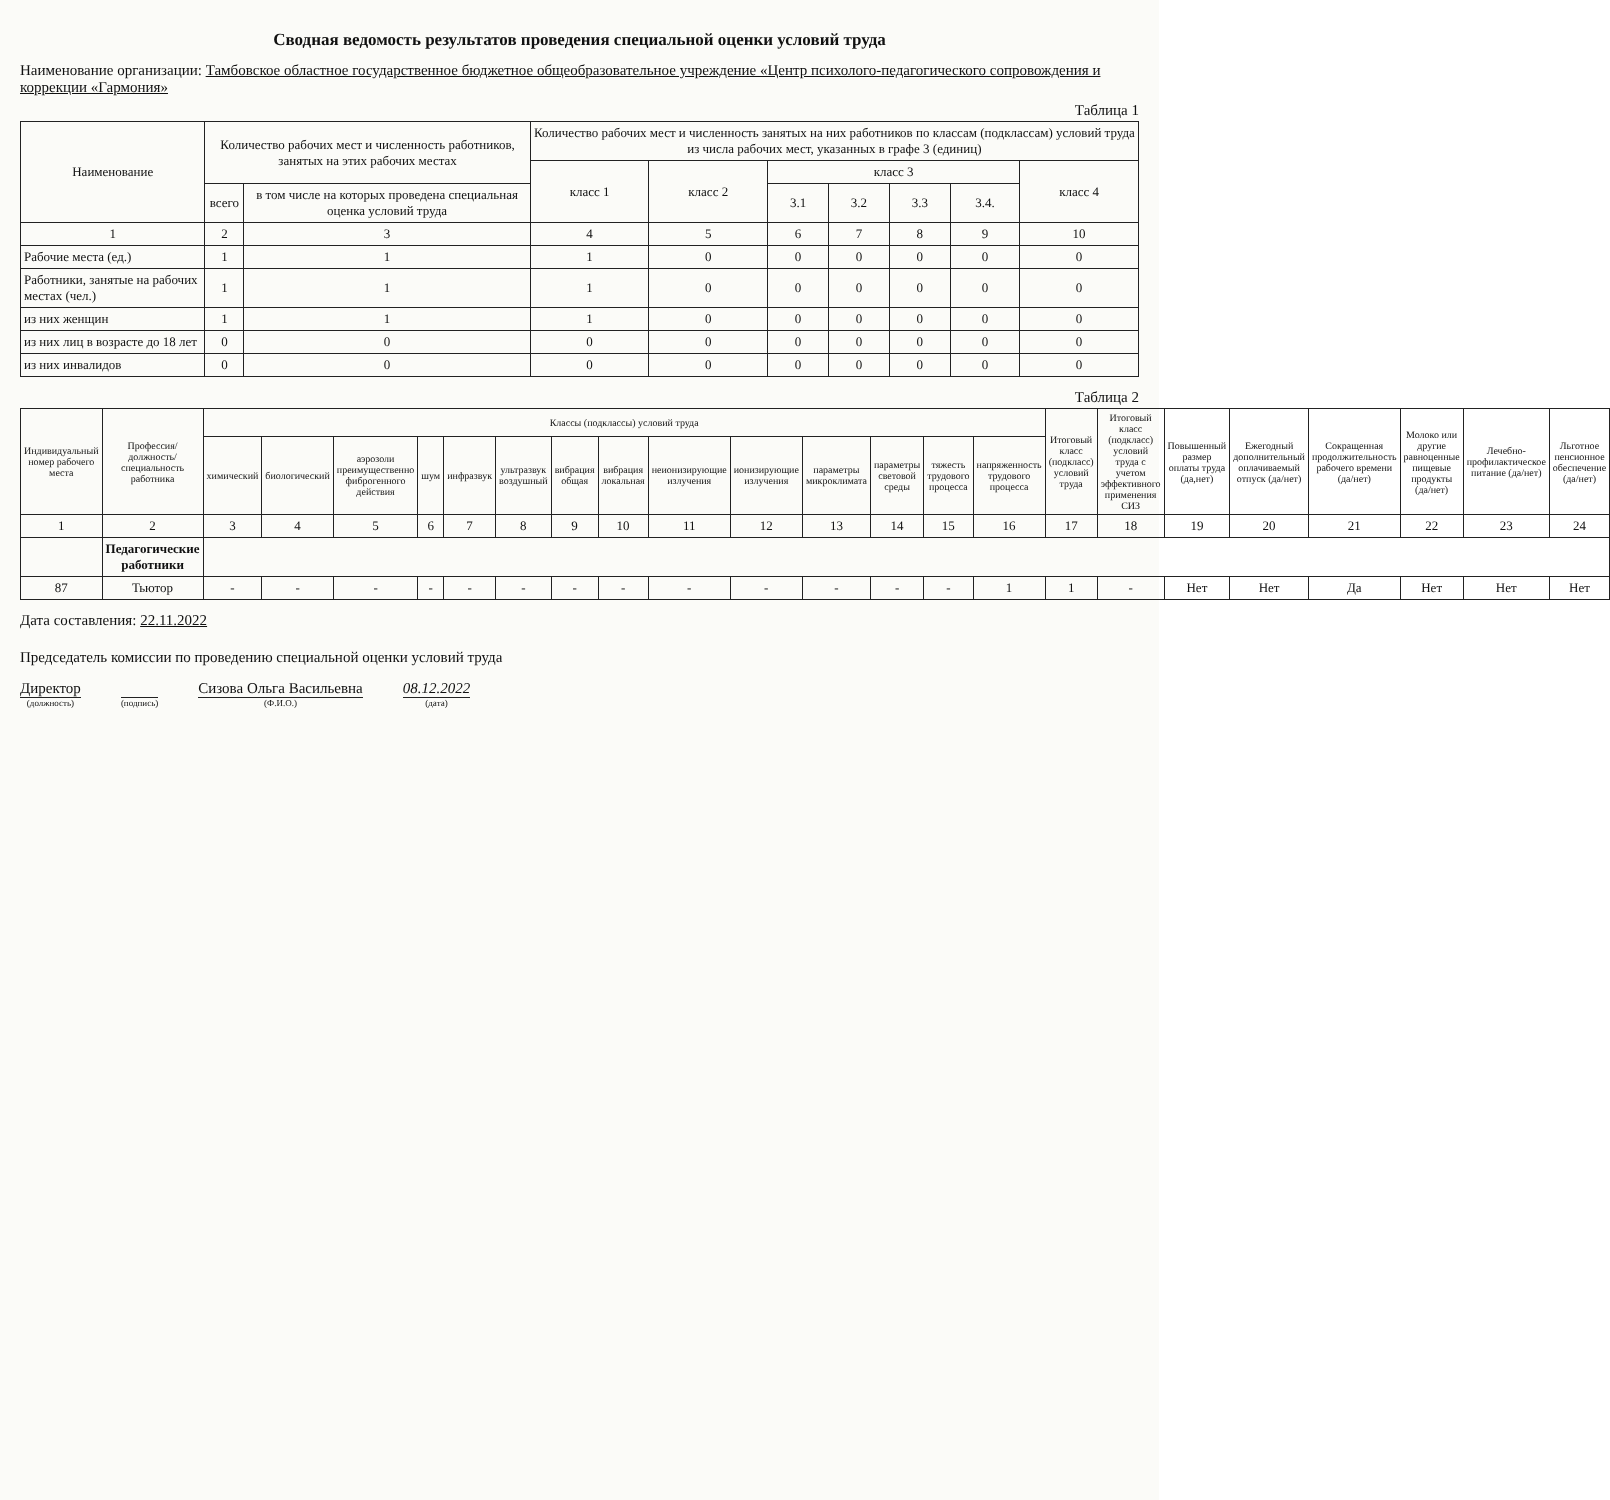Сводная ведомость результатов проведения специальной оценки условий труда
Наименование организации: Тамбовское областное государственное бюджетное общеобразовательное учреждение «Центр психолого-педагогического сопровождения и коррекции «Гармония»
Таблица 1
| Наименование | Количество рабочих мест и численность работников, занятых на этих рабочих местах | | Количество рабочих мест и численность занятых на них работников по классам (подклассам) условий труда из числа рабочих мест, указанных в графе 3 (единиц) | | | | | | |
| --- | --- | --- | --- | --- | --- | --- | --- | --- | --- |
| | | | класс 1 | класс 2 | класс 3 | | | | класс 4 |
| | всего | в том числе на которых проведена специальная оценка условий труда | | | 3.1 | 3.2 | 3.3 | 3.4. | |
| 1 | 2 | 3 | 4 | 5 | 6 | 7 | 8 | 9 | 10 |
| Рабочие места (ед.) | 1 | 1 | 1 | 0 | 0 | 0 | 0 | 0 | 0 |
| Работники, занятые на рабочих местах (чел.) | 1 | 1 | 1 | 0 | 0 | 0 | 0 | 0 | 0 |
| из них женщин | 1 | 1 | 1 | 0 | 0 | 0 | 0 | 0 | 0 |
| из них лиц в возрасте до 18 лет | 0 | 0 | 0 | 0 | 0 | 0 | 0 | 0 | 0 |
| из них инвалидов | 0 | 0 | 0 | 0 | 0 | 0 | 0 | 0 | 0 |
Таблица 2
| Индивидуальный номер рабочего места | Профессия/ должность/ специальность работника | Классы (подклассы) условий труда | | | | | | | | | | | | | | Итоговый класс (подкласс) условий труда | Итоговый класс (подкласс) условий труда с учетом эффективного применения СИЗ | Повышенный размер оплаты труда (да,нет) | Ежегодный дополнительный оплачиваемый отпуск (да/нет) | Сокращенная продолжительность рабочего времени (да/нет) | Молоко или другие равноценные пищевые продукты (да/нет) | Лечебно-профилактическое питание (да/нет) | Льготное пенсионное обеспечение (да/нет) |
| --- | --- | --- | --- | --- | --- | --- | --- | --- | --- | --- | --- | --- | --- | --- | --- | --- | --- | --- | --- | --- | --- | --- | --- |
| | | химический | биологический | аэрозоли преимущественно фиброгенного действия | шум | инфразвук | ультразвук воздушный | вибрация общая | вибрация локальная | неионизирующие излучения | ионизирующие излучения | параметры микроклимата | параметры световой среды | тяжесть трудового процесса | напряженность трудового процесса | | | | | | | | |
| 1 | 2 | 3 | 4 | 5 | 6 | 7 | 8 | 9 | 10 | 11 | 12 | 13 | 14 | 15 | 16 | 17 | 18 | 19 | 20 | 21 | 22 | 23 | 24 |
| | Педагогические работники | | | | | | | | | | | | | | | | | | | | | | |
| 87 | Тьютор | - | - | - | - | - | - | - | - | - | - | - | - | - | 1 | 1 | - | Нет | Нет | Да | Нет | Нет | Нет |
Дата составления: 22.11.2022
Председатель комиссии по проведению специальной оценки условий труда
Директор
(должность)
(подпись)
Сизова Ольга Васильевна
(Ф.И.О.)
08.12.2022
(дата)